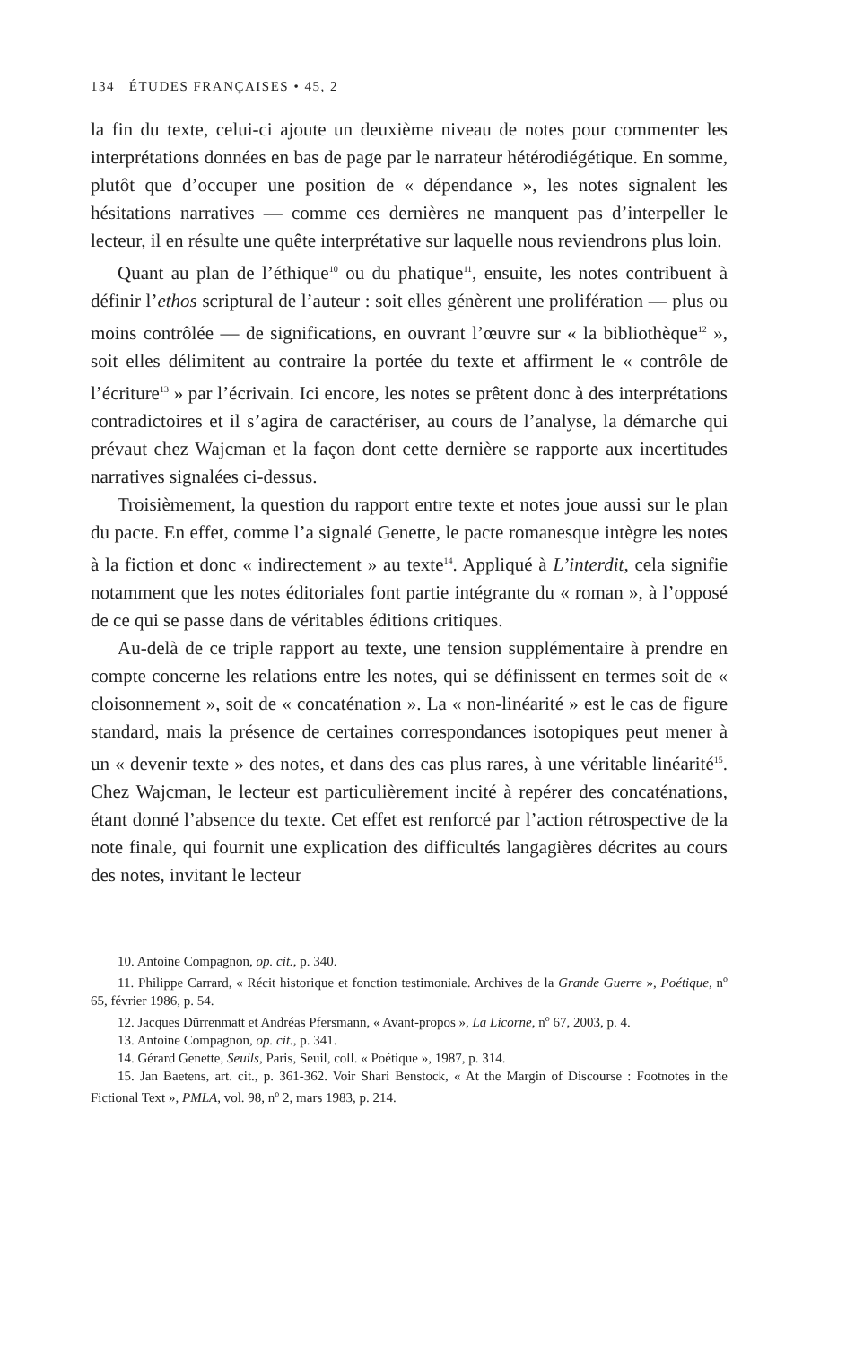134 ÉTUDES FRANÇAISES • 45, 2
la fin du texte, celui-ci ajoute un deuxième niveau de notes pour commenter les interprétations données en bas de page par le narrateur hétérodiégétique. En somme, plutôt que d’occuper une position de « dépendance », les notes signalent les hésitations narratives — comme ces dernières ne manquent pas d’interpeller le lecteur, il en résulte une quête interprétative sur laquelle nous reviendrons plus loin.
Quant au plan de l’éthique<sup>10</sup> ou du phatique<sup>11</sup>, ensuite, les notes contribuent à définir l’ethos scriptural de l’auteur : soit elles génèrent une prolifération — plus ou moins contrôlée — de significations, en ouvrant l’œuvre sur « la bibliothèque<sup>12</sup> », soit elles délimitent au contraire la portée du texte et affirment le « contrôle de l’écriture<sup>13</sup> » par l’écrivain. Ici encore, les notes se prêtent donc à des interprétations contradictoires et il s’agira de caractériser, au cours de l’analyse, la démarche qui prévaut chez Wajcman et la façon dont cette dernière se rapporte aux incertitudes narratives signalées ci-dessus.
Troisièmement, la question du rapport entre texte et notes joue aussi sur le plan du pacte. En effet, comme l’a signalé Genette, le pacte romanesque intègre les notes à la fiction et donc « indirectement » au texte<sup>14</sup>. Appliqué à L’interdit, cela signifie notamment que les notes éditoriales font partie intégrante du « roman », à l’opposé de ce qui se passe dans de véritables éditions critiques.
Au-delà de ce triple rapport au texte, une tension supplémentaire à prendre en compte concerne les relations entre les notes, qui se définissent en termes soit de « cloisonnement », soit de « concaténation ». La « non-linéarité » est le cas de figure standard, mais la présence de certaines correspondances isotopiques peut mener à un « devenir texte » des notes, et dans des cas plus rares, à une véritable linéarité<sup>15</sup>. Chez Wajcman, le lecteur est particulièrement incité à repérer des concaténations, étant donné l’absence du texte. Cet effet est renforcé par l’action rétrospective de la note finale, qui fournit une explication des difficultés langagières décrites au cours des notes, invitant le lecteur
10. Antoine Compagnon, op. cit., p. 340.
11. Philippe Carrard, « Récit historique et fonction testimoniale. Archives de la Grande Guerre », Poétique, n<sup>o</sup> 65, février 1986, p. 54.
12. Jacques Dürrenmatt et Andréas Pfersmann, « Avant-propos », La Licorne, n<sup>o</sup> 67, 2003, p. 4.
13. Antoine Compagnon, op. cit., p. 341.
14. Gérard Genette, Seuils, Paris, Seuil, coll. « Poétique », 1987, p. 314.
15. Jan Baetens, art. cit., p. 361-362. Voir Shari Benstock, « At the Margin of Discourse : Footnotes in the Fictional Text », PMLA, vol. 98, n<sup>o</sup> 2, mars 1983, p. 214.